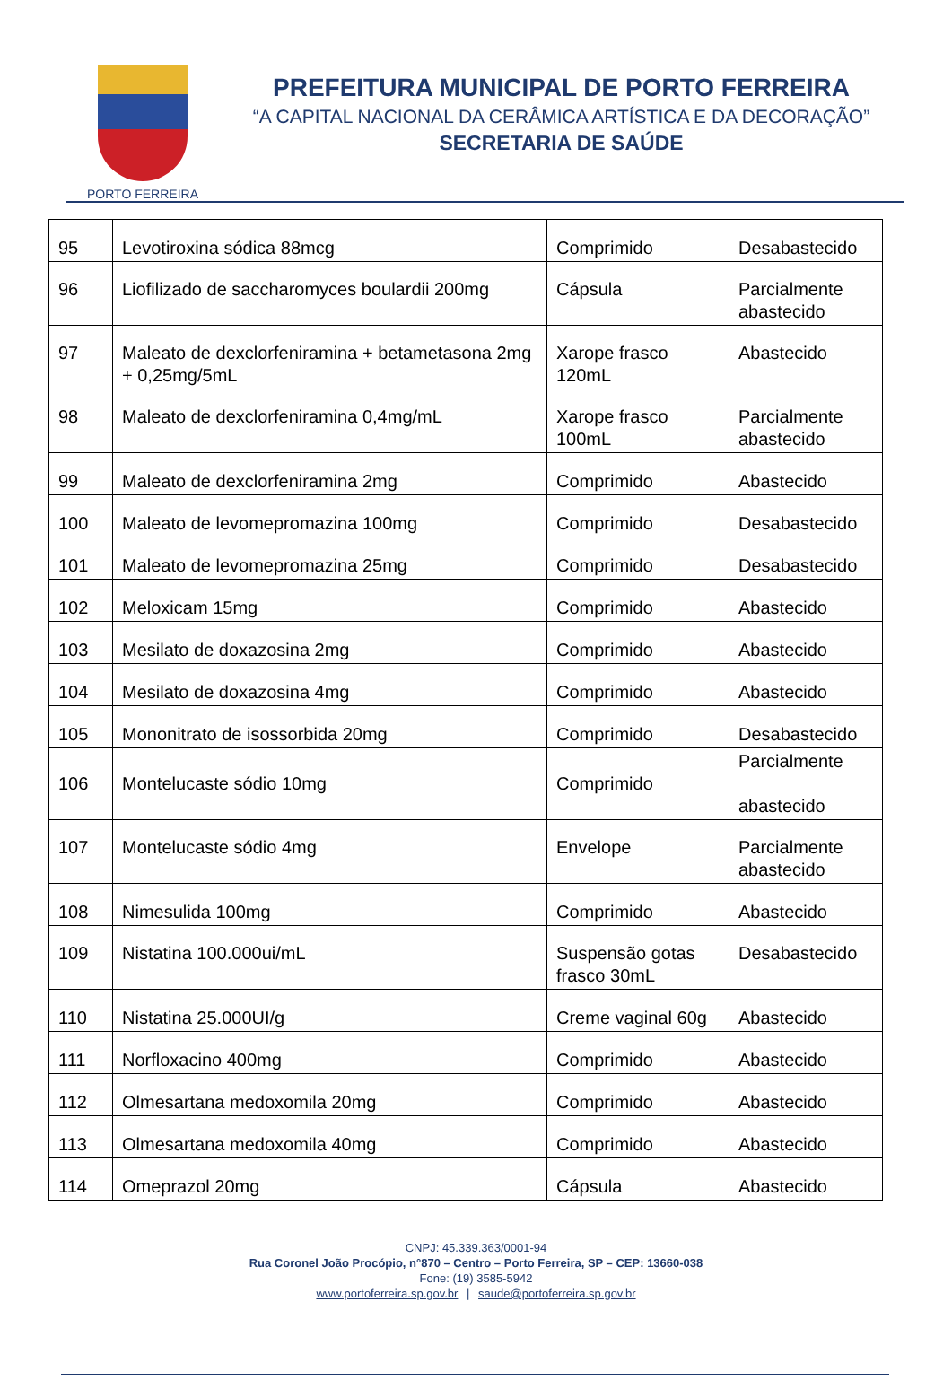PORTO FERREIRA
PREFEITURA MUNICIPAL DE PORTO FERREIRA
“A CAPITAL NACIONAL DA CERÂMICA ARTÍSTICA E DA DECORAÇÃO”
SECRETARIA DE SAÚDE
| 95 | Levotiroxina sódica 88mcg | Comprimido | Desabastecido |
| 96 | Liofilizado de saccharomyces boulardii 200mg | Cápsula | Parcialmente abastecido |
| 97 | Maleato de dexclorfeniramina + betametasona 2mg + 0,25mg/5mL | Xarope frasco 120mL | Abastecido |
| 98 | Maleato de dexclorfeniramina 0,4mg/mL | Xarope frasco 100mL | Parcialmente abastecido |
| 99 | Maleato de dexclorfeniramina 2mg | Comprimido | Abastecido |
| 100 | Maleato de levomepromazina 100mg | Comprimido | Desabastecido |
| 101 | Maleato de levomepromazina 25mg | Comprimido | Desabastecido |
| 102 | Meloxicam 15mg | Comprimido | Abastecido |
| 103 | Mesilato de doxazosina 2mg | Comprimido | Abastecido |
| 104 | Mesilato de doxazosina 4mg | Comprimido | Abastecido |
| 105 | Mononitrato de isossorbida 20mg | Comprimido | Desabastecido |
| 106 | Montelucaste sódio 10mg | Comprimido | Parcialmente abastecido |
| 107 | Montelucaste sódio 4mg | Envelope | Parcialmente abastecido |
| 108 | Nimesulida 100mg | Comprimido | Abastecido |
| 109 | Nistatina 100.000ui/mL | Suspensão gotas frasco 30mL | Desabastecido |
| 110 | Nistatina 25.000UI/g | Creme vaginal 60g | Abastecido |
| 111 | Norfloxacino 400mg | Comprimido | Abastecido |
| 112 | Olmesartana medoxomila 20mg | Comprimido | Abastecido |
| 113 | Olmesartana medoxomila 40mg | Comprimido | Abastecido |
| 114 | Omeprazol 20mg | Cápsula | Abastecido |
CNPJ: 45.339.363/0001-94
Rua Coronel João Procópio, n°870 – Centro – Porto Ferreira, SP – CEP: 13660-038
Fone: (19) 3585-5942
www.portoferreira.sp.gov.br | saude@portoferreira.sp.gov.br